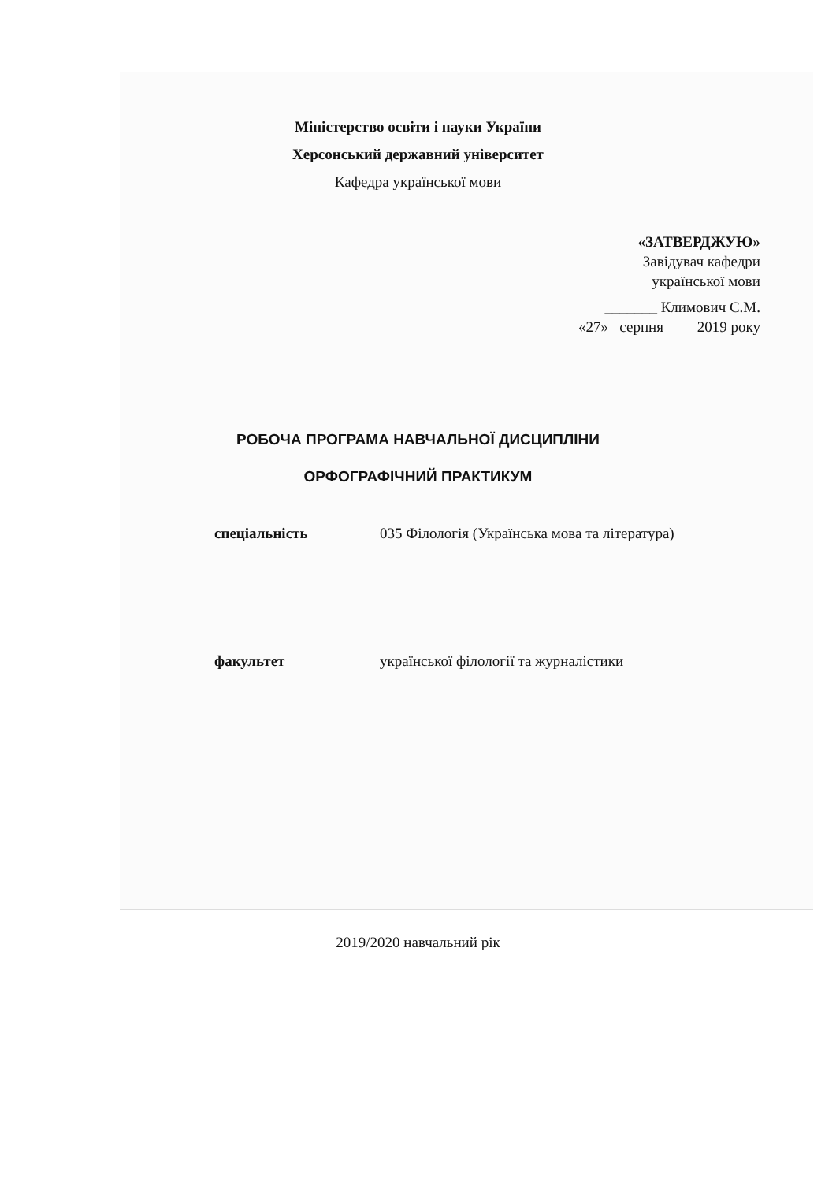Міністерство освіти і науки України
Херсонський державний університет
Кафедра української мови
«ЗАТВЕРДЖУЮ»
Завідувач кафедри
української мови
_______ Климович С.М.
«27» серпня 2019 року
РОБОЧА ПРОГРАМА НАВЧАЛЬНОЇ ДИСЦИПЛІНИ
ОРФОГРАФІЧНИЙ ПРАКТИКУМ
спеціальність 035 Філологія (Українська мова та література)
факультет української філології та журналістики
2019/2020 навчальний рік